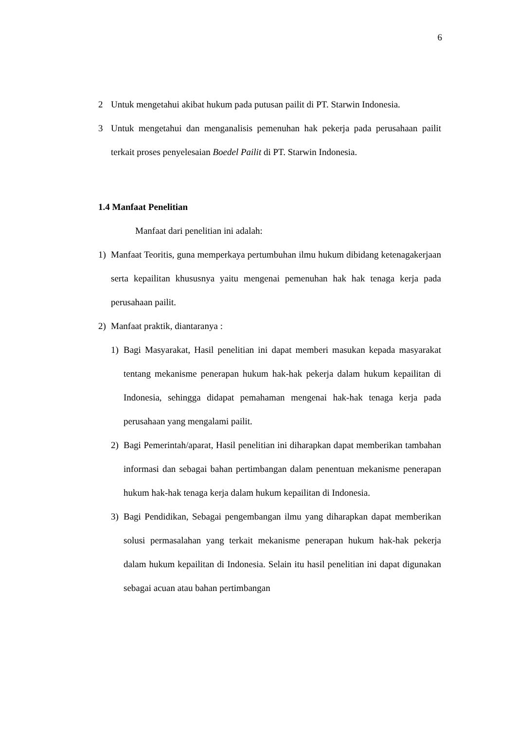6
2 Untuk mengetahui akibat hukum pada putusan pailit di PT. Starwin Indonesia.
3 Untuk mengetahui dan menganalisis pemenuhan hak pekerja pada perusahaan pailit terkait proses penyelesaian Boedel Pailit di PT. Starwin Indonesia.
1.4 Manfaat Penelitian
Manfaat dari penelitian ini adalah:
1) Manfaat Teoritis, guna memperkaya pertumbuhan ilmu hukum dibidang ketenagakerjaan serta kepailitan khususnya yaitu mengenai pemenuhan hak hak tenaga kerja pada perusahaan pailit.
2) Manfaat praktik, diantaranya :
1) Bagi Masyarakat, Hasil penelitian ini dapat memberi masukan kepada masyarakat tentang mekanisme penerapan hukum hak-hak pekerja dalam hukum kepailitan di Indonesia, sehingga didapat pemahaman mengenai hak-hak tenaga kerja pada perusahaan yang mengalami pailit.
2) Bagi Pemerintah/aparat, Hasil penelitian ini diharapkan dapat memberikan tambahan informasi dan sebagai bahan pertimbangan dalam penentuan mekanisme penerapan hukum hak-hak tenaga kerja dalam hukum kepailitan di Indonesia.
3) Bagi Pendidikan, Sebagai pengembangan ilmu yang diharapkan dapat memberikan solusi permasalahan yang terkait mekanisme penerapan hukum hak-hak pekerja dalam hukum kepailitan di Indonesia. Selain itu hasil penelitian ini dapat digunakan sebagai acuan atau bahan pertimbangan